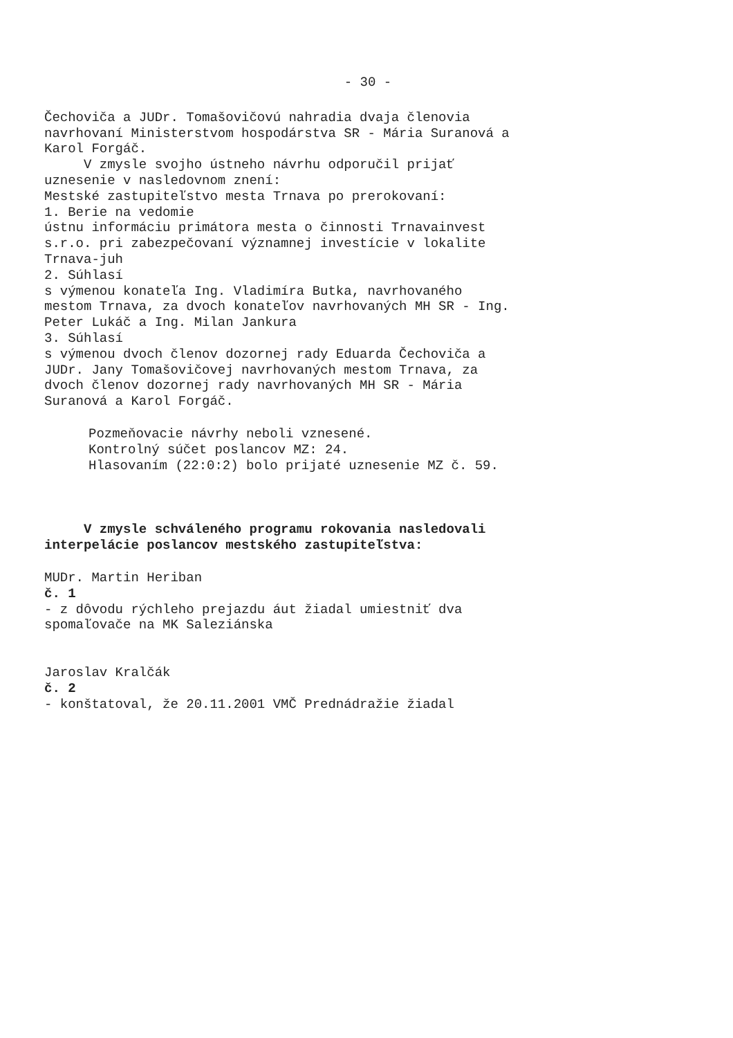- 30 -
Čechoviča a JUDr. Tomašovičovú nahradia dvaja členovia navrhovaní Ministerstvom hospodárstva SR - Mária Suranová a Karol Forgáč.
V zmysle svojho ústneho návrhu odporučil prijať uznesenie v nasledovnom znení: Mestské zastupiteľstvo mesta Trnava po prerokovaní: 1. Berie na vedomie ústnu informáciu primátora mesta o činnosti Trnavainvest s.r.o. pri zabezpečovaní významnej investície v lokalite Trnava-juh 2. Súhlasí s výmenou konateľa Ing. Vladimíra Butka, navrhovaného mestom Trnava, za dvoch konateľov navrhovaných MH SR - Ing. Peter Lukáč a Ing. Milan Jankura 3. Súhlasí s výmenou dvoch členov dozornej rady Eduarda Čechoviča a JUDr. Jany Tomašovičovej navrhovaných mestom Trnava, za dvoch členov dozornej rady navrhovaných MH SR - Mária Suranová a Karol Forgáč.
Pozmeňovacie návrhy neboli vznesené. Kontrolný súčet poslancov MZ: 24. Hlasovaním (22:0:2) bolo prijaté uznesenie MZ č. 59.
V zmysle schváleného programu rokovania nasledovali interpelácie poslancov mestského zastupiteľstva:
MUDr. Martin Heriban č. 1 - z dôvodu rýchleho prejazdu áut žiadal umiestniť dva spomaľovače na MK Saleziánska
Jaroslav Kralčák č. 2 - konštatoval, že 20.11.2001 VMČ Prednádražie žiadal